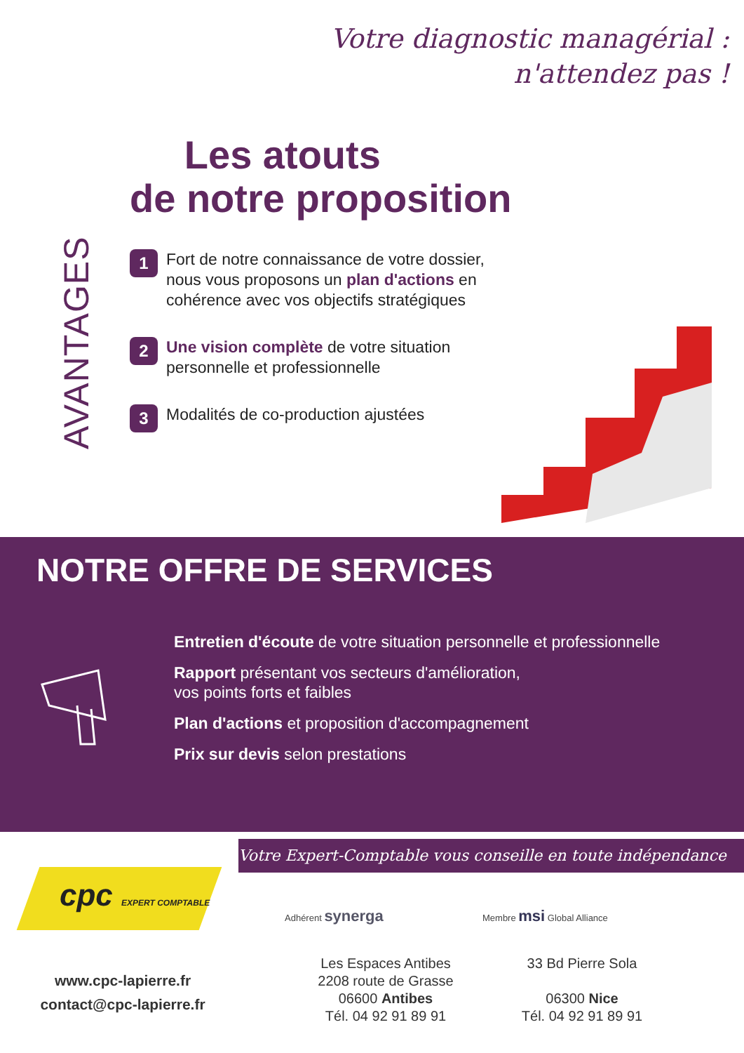Votre diagnostic managérial :
n'attendez pas !
Les atouts
de notre proposition
AVANTAGES
1
Fort de notre connaissance de votre dossier, nous vous proposons un plan d'actions en cohérence avec vos objectifs stratégiques
2
Une vision complète de votre situation personnelle et professionnelle
3
Modalités de co-production ajustées
NOTRE OFFRE DE SERVICES
Entretien d'écoute de votre situation personnelle et professionnelle
Rapport présentant vos secteurs d'amélioration,
vos points forts et faibles
Plan d'actions et proposition d'accompagnement
Prix sur devis selon prestations
Votre Expert-Comptable vous conseille en toute indépendance
cpc EXPERT COMPTABLE
www.cpc-lapierre.fr
contact@cpc-lapierre.fr
Adhérent synerga Membre msi Global Alliance
Les Espaces Antibes
2208 route de Grasse
06600 Antibes
Tél. 04 92 91 89 91
33 Bd Pierre Sola
06300 Nice
Tél. 04 92 91 89 91